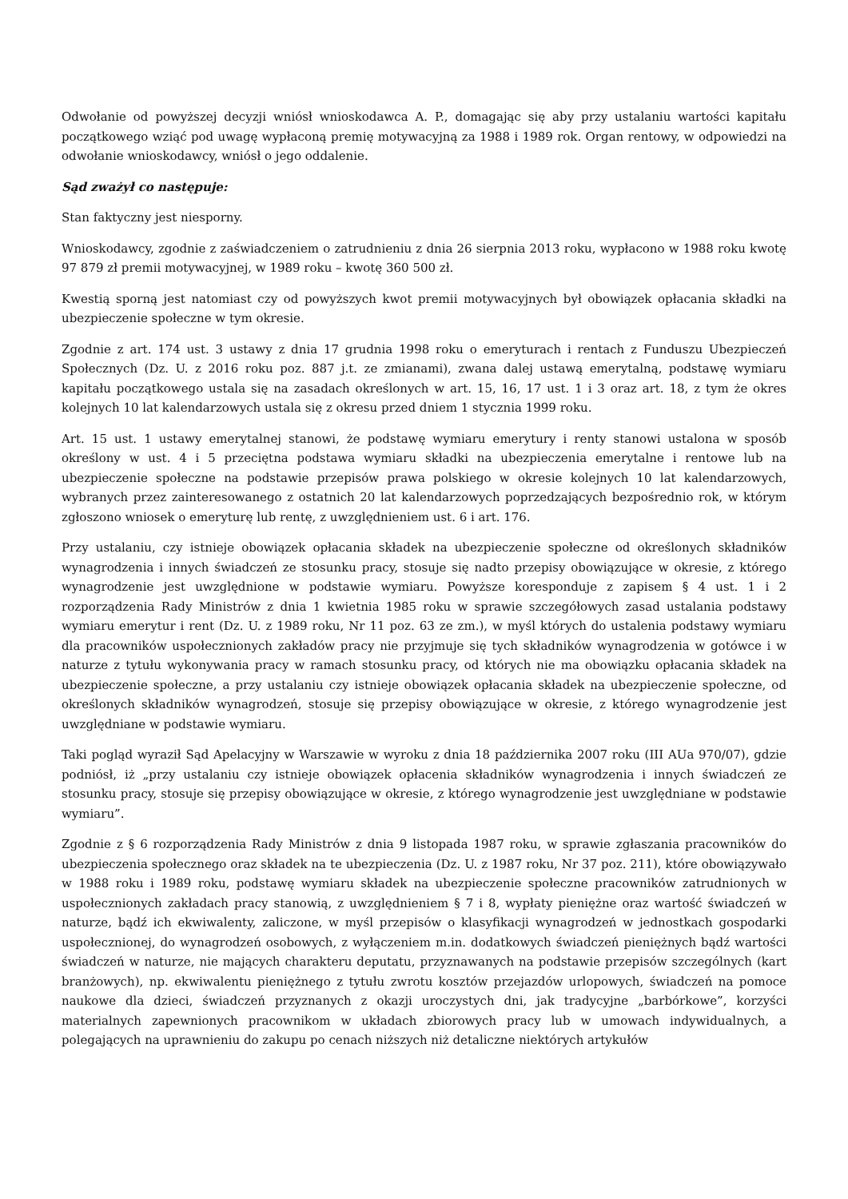Odwołanie od powyższej decyzji wniósł wnioskodawca A. P., domagając się aby przy ustalaniu wartości kapitału początkowego wziąć pod uwagę wypłaconą premię motywacyjną za 1988 i 1989 rok. Organ rentowy, w odpowiedzi na odwołanie wnioskodawcy, wniósł o jego oddalenie.
Sąd zważył co następuje:
Stan faktyczny jest niesporny.
Wnioskodawcy, zgodnie z zaświadczeniem o zatrudnieniu z dnia 26 sierpnia 2013 roku, wypłacono w 1988 roku kwotę 97 879 zł premii motywacyjnej, w 1989 roku – kwotę 360 500 zł.
Kwestią sporną jest natomiast czy od powyższych kwot premii motywacyjnych był obowiązek opłacania składki na ubezpieczenie społeczne w tym okresie.
Zgodnie z art. 174 ust. 3 ustawy z dnia 17 grudnia 1998 roku o emeryturach i rentach z Funduszu Ubezpieczeń Społecznych (Dz. U. z 2016 roku poz. 887 j.t. ze zmianami), zwana dalej ustawą emerytalną, podstawę wymiaru kapitału początkowego ustala się na zasadach określonych w art. 15, 16, 17 ust. 1 i 3 oraz art. 18, z tym że okres kolejnych 10 lat kalendarzowych ustala się z okresu przed dniem 1 stycznia 1999 roku.
Art. 15 ust. 1 ustawy emerytalnej stanowi, że podstawę wymiaru emerytury i renty stanowi ustalona w sposób określony w ust. 4 i 5 przeciętna podstawa wymiaru składki na ubezpieczenia emerytalne i rentowe lub na ubezpieczenie społeczne na podstawie przepisów prawa polskiego w okresie kolejnych 10 lat kalendarzowych, wybranych przez zainteresowanego z ostatnich 20 lat kalendarzowych poprzedzających bezpośrednio rok, w którym zgłoszono wniosek o emeryturę lub rentę, z uwzględnieniem ust. 6 i art. 176.
Przy ustalaniu, czy istnieje obowiązek opłacania składek na ubezpieczenie społeczne od określonych składników wynagrodzenia i innych świadczeń ze stosunku pracy, stosuje się nadto przepisy obowiązujące w okresie, z którego wynagrodzenie jest uwzględnione w podstawie wymiaru. Powyższe koresponduje z zapisem § 4 ust. 1 i 2 rozporządzenia Rady Ministrów z dnia 1 kwietnia 1985 roku w sprawie szczegółowych zasad ustalania podstawy wymiaru emerytur i rent (Dz. U. z 1989 roku, Nr 11 poz. 63 ze zm.), w myśl których do ustalenia podstawy wymiaru dla pracowników uspołecznionych zakładów pracy nie przyjmuje się tych składników wynagrodzenia w gotówce i w naturze z tytułu wykonywania pracy w ramach stosunku pracy, od których nie ma obowiązku opłacania składek na ubezpieczenie społeczne, a przy ustalaniu czy istnieje obowiązek opłacania składek na ubezpieczenie społeczne, od określonych składników wynagrodzeń, stosuje się przepisy obowiązujące w okresie, z którego wynagrodzenie jest uwzględniane w podstawie wymiaru.
Taki pogląd wyraził Sąd Apelacyjny w Warszawie w wyroku z dnia 18 października 2007 roku (III AUa 970/07), gdzie podniósł, iż „przy ustalaniu czy istnieje obowiązek opłacenia składników wynagrodzenia i innych świadczeń ze stosunku pracy, stosuje się przepisy obowiązujące w okresie, z którego wynagrodzenie jest uwzględniane w podstawie wymiaru”.
Zgodnie z § 6 rozporządzenia Rady Ministrów z dnia 9 listopada 1987 roku, w sprawie zgłaszania pracowników do ubezpieczenia społecznego oraz składek na te ubezpieczenia (Dz. U. z 1987 roku, Nr 37 poz. 211), które obowiązywało w 1988 roku i 1989 roku, podstawę wymiaru składek na ubezpieczenie społeczne pracowników zatrudnionych w uspołecznionych zakładach pracy stanowią, z uwzględnieniem § 7 i 8, wypłaty pieniężne oraz wartość świadczeń w naturze, bądź ich ekwiwalenty, zaliczone, w myśl przepisów o klasyfikacji wynagrodzeń w jednostkach gospodarki uspołecznionej, do wynagrodzeń osobowych, z wyłączeniem m.in. dodatkowych świadczeń pieniężnych bądź wartości świadczeń w naturze, nie mających charakteru deputatu, przyznawanych na podstawie przepisów szczególnych (kart branżowych), np. ekwiwalentu pieniężnego z tytułu zwrotu kosztów przejazdów urlopowych, świadczeń na pomoce naukowe dla dzieci, świadczeń przyznanych z okazji uroczystych dni, jak tradycyjne „barbórkowe”, korzyści materialnych zapewnionych pracownikom w układach zbiorowych pracy lub w umowach indywidualnych, a polegających na uprawnieniu do zakupu po cenach niższych niż detaliczne niektórych artykułów